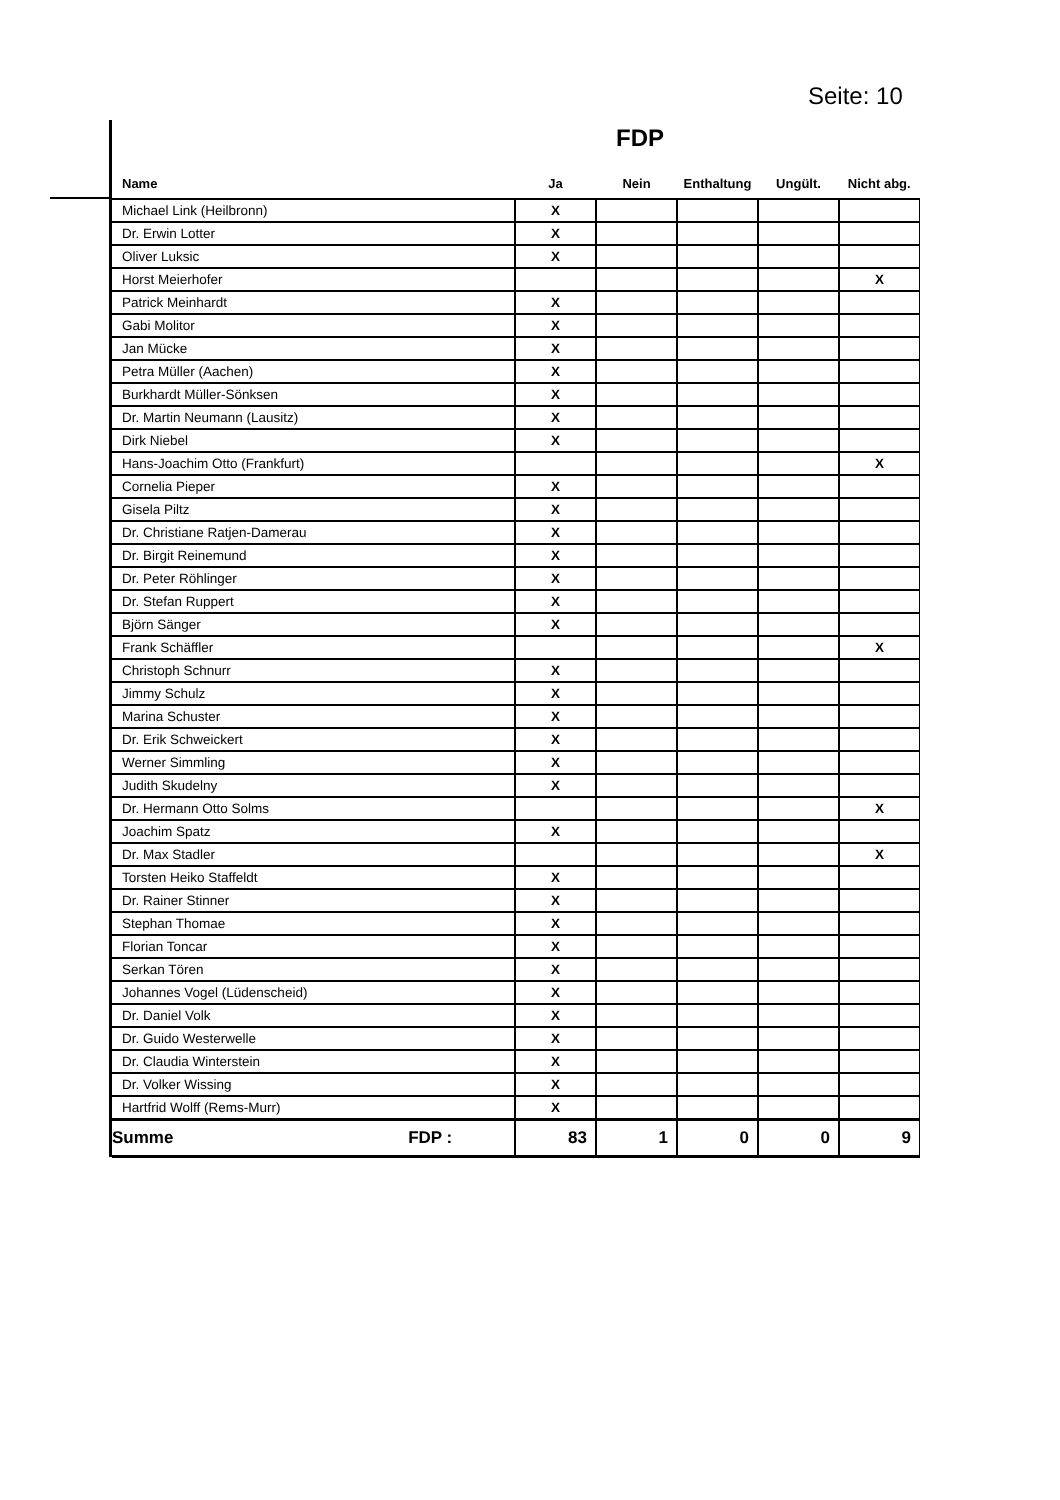Seite: 10
FDP
| Name | Ja | Nein | Enthaltung | Ungült. | Nicht abg. |
| --- | --- | --- | --- | --- | --- |
| Michael Link (Heilbronn) | X | | | | |
| Dr. Erwin Lotter | X | | | | |
| Oliver Luksic | X | | | | |
| Horst Meierhofer | | | | | X |
| Patrick Meinhardt | X | | | | |
| Gabi Molitor | X | | | | |
| Jan Mücke | X | | | | |
| Petra Müller (Aachen) | X | | | | |
| Burkhardt Müller-Sönksen | X | | | | |
| Dr. Martin Neumann (Lausitz) | X | | | | |
| Dirk Niebel | X | | | | |
| Hans-Joachim Otto (Frankfurt) | | | | | X |
| Cornelia Pieper | X | | | | |
| Gisela Piltz | X | | | | |
| Dr. Christiane Ratjen-Damerau | X | | | | |
| Dr. Birgit Reinemund | X | | | | |
| Dr. Peter Röhlinger | X | | | | |
| Dr. Stefan Ruppert | X | | | | |
| Björn Sänger | X | | | | |
| Frank Schäffler | | | | | X |
| Christoph Schnurr | X | | | | |
| Jimmy Schulz | X | | | | |
| Marina Schuster | X | | | | |
| Dr. Erik Schweickert | X | | | | |
| Werner Simmling | X | | | | |
| Judith Skudelny | X | | | | |
| Dr. Hermann Otto Solms | | | | | X |
| Joachim Spatz | X | | | | |
| Dr. Max Stadler | | | | | X |
| Torsten Heiko Staffeldt | X | | | | |
| Dr. Rainer Stinner | X | | | | |
| Stephan Thomae | X | | | | |
| Florian Toncar | X | | | | |
| Serkan Tören | X | | | | |
| Johannes Vogel (Lüdenscheid) | X | | | | |
| Dr. Daniel Volk | X | | | | |
| Dr. Guido Westerwelle | X | | | | |
| Dr. Claudia Winterstein | X | | | | |
| Dr. Volker Wissing | X | | | | |
| Hartfrid Wolff (Rems-Murr) | X | | | | |
| Summe FDP : | 83 | 1 | 0 | 0 | 9 |